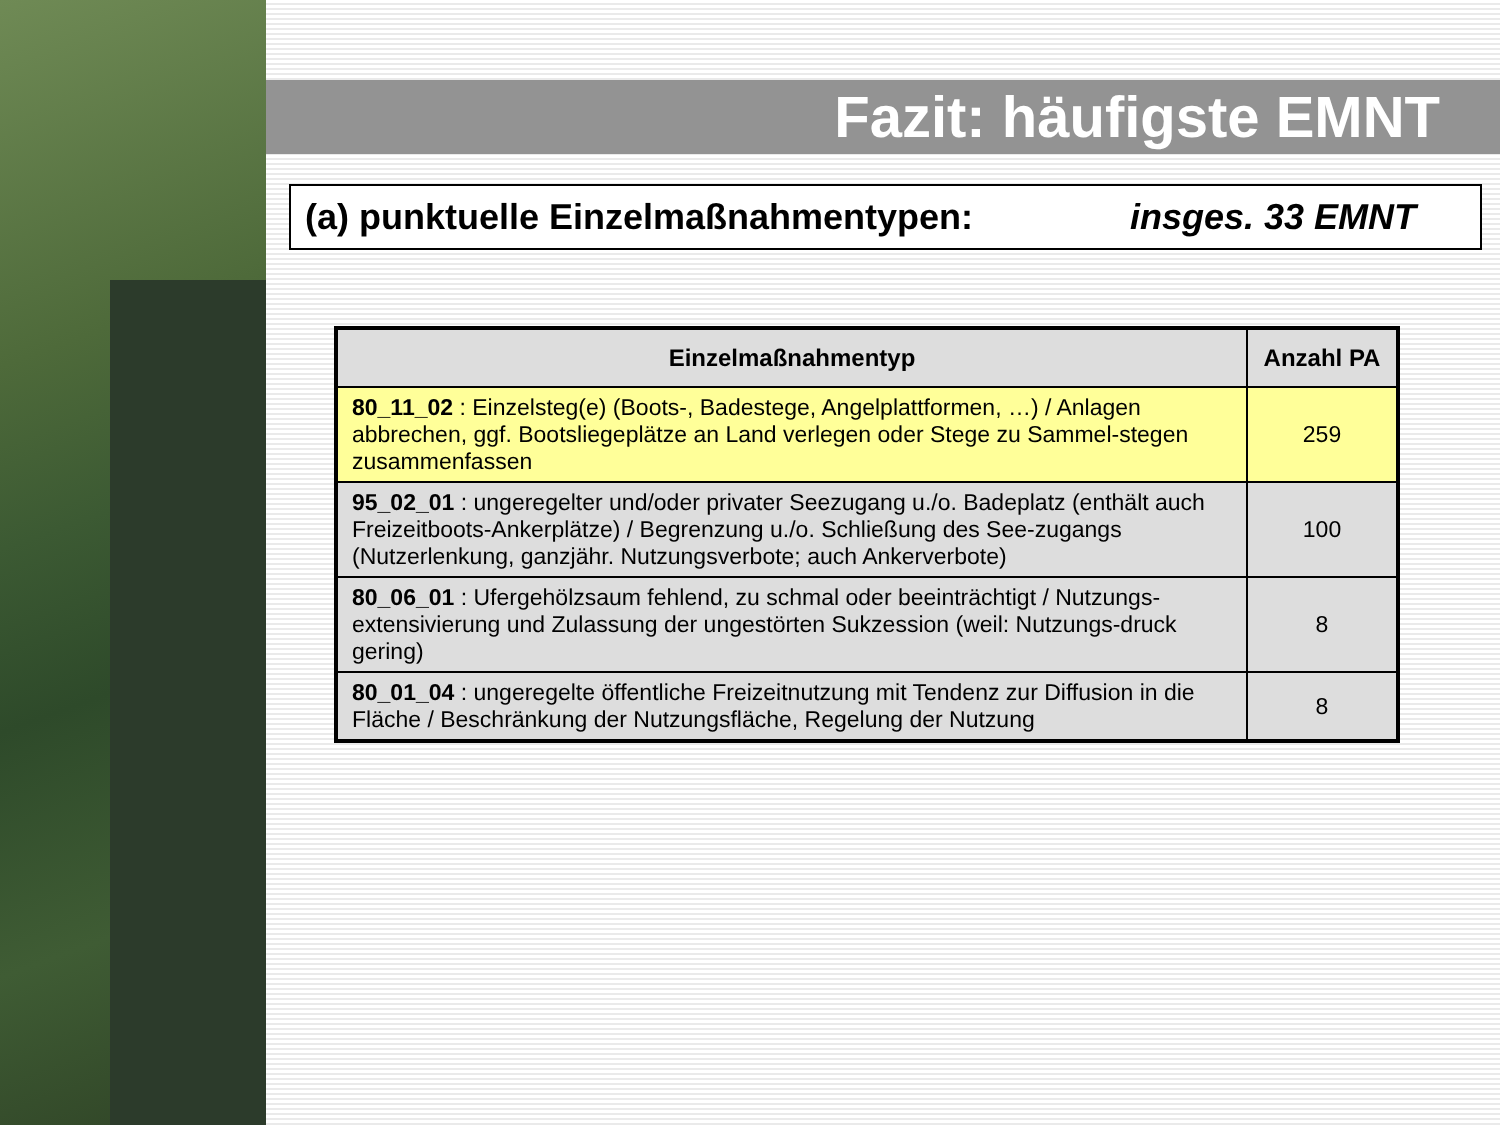Fazit: häufigste EMNT
(a) punktuelle Einzelmaßnahmentypen: insges. 33 EMNT
| Einzelmaßnahmentyp | Anzahl PA |
| --- | --- |
| 80_11_02 : Einzelsteg(e) (Boots-, Badestege, Angelplattformen, …) / Anlagen abbrechen, ggf. Bootsliegeplätze an Land verlegen oder Stege zu Sammel-stegen zusammenfassen | 259 |
| 95_02_01 : ungeregelter und/oder privater Seezugang u./o. Badeplatz (enthält auch Freizeitboots-Ankerplätze) / Begrenzung u./o. Schließung des See-zugangs (Nutzerlenkung, ganzjähr. Nutzungsverbote; auch Ankerverbote) | 100 |
| 80_06_01 : Ufergehölzsaum fehlend, zu schmal oder beeinträchtigt / Nutzungs-extensivierung und Zulassung der ungestörten Sukzession (weil: Nutzungs-druck gering) | 8 |
| 80_01_04 : ungeregelte öffentliche Freizeitnutzung mit Tendenz zur Diffusion in die Fläche / Beschränkung der Nutzungsfläche, Regelung der Nutzung | 8 |